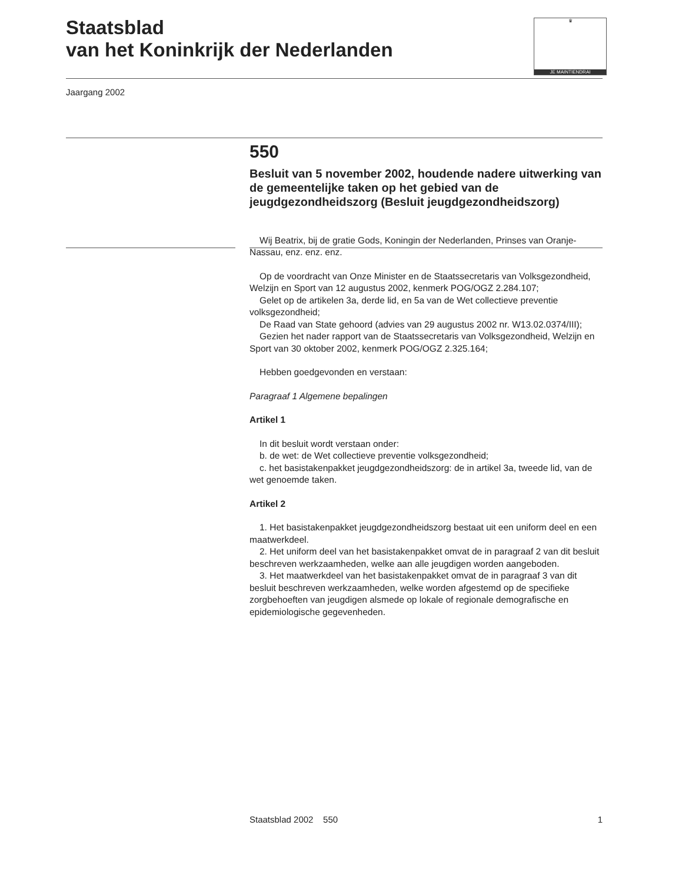Staatsblad
van het Koninkrijk der Nederlanden
♛
JE MAINTIENDRAI
Jaargang 2002
550
Besluit van 5 november 2002, houdende nadere uitwerking van de gemeentelijke taken op het gebied van de jeugdgezondheidszorg (Besluit jeugdgezondheidszorg)
Wij Beatrix, bij de gratie Gods, Koningin der Nederlanden, Prinses van Oranje-Nassau, enz. enz. enz.
Op de voordracht van Onze Minister en de Staatssecretaris van Volksgezondheid, Welzijn en Sport van 12 augustus 2002, kenmerk POG/OGZ 2.284.107;
Gelet op de artikelen 3a, derde lid, en 5a van de Wet collectieve preventie volksgezondheid;
De Raad van State gehoord (advies van 29 augustus 2002 nr. W13.02.0374/III);
Gezien het nader rapport van de Staatssecretaris van Volksgezondheid, Welzijn en Sport van 30 oktober 2002, kenmerk POG/OGZ 2.325.164;
Hebben goedgevonden en verstaan:
Paragraaf 1 Algemene bepalingen
Artikel 1
In dit besluit wordt verstaan onder:
b. de wet: de Wet collectieve preventie volksgezondheid;
c. het basistakenpakket jeugdgezondheidszorg: de in artikel 3a, tweede lid, van de wet genoemde taken.
Artikel 2
1. Het basistakenpakket jeugdgezondheidszorg bestaat uit een uniform deel en een maatwerkdeel.
2. Het uniform deel van het basistakenpakket omvat de in paragraaf 2 van dit besluit beschreven werkzaamheden, welke aan alle jeugdigen worden aangeboden.
3. Het maatwerkdeel van het basistakenpakket omvat de in paragraaf 3 van dit besluit beschreven werkzaamheden, welke worden afgestemd op de specifieke zorgbehoeften van jeugdigen alsmede op lokale of regionale demografische en epidemiologische gegevenheden.
Staatsblad 2002 550 1